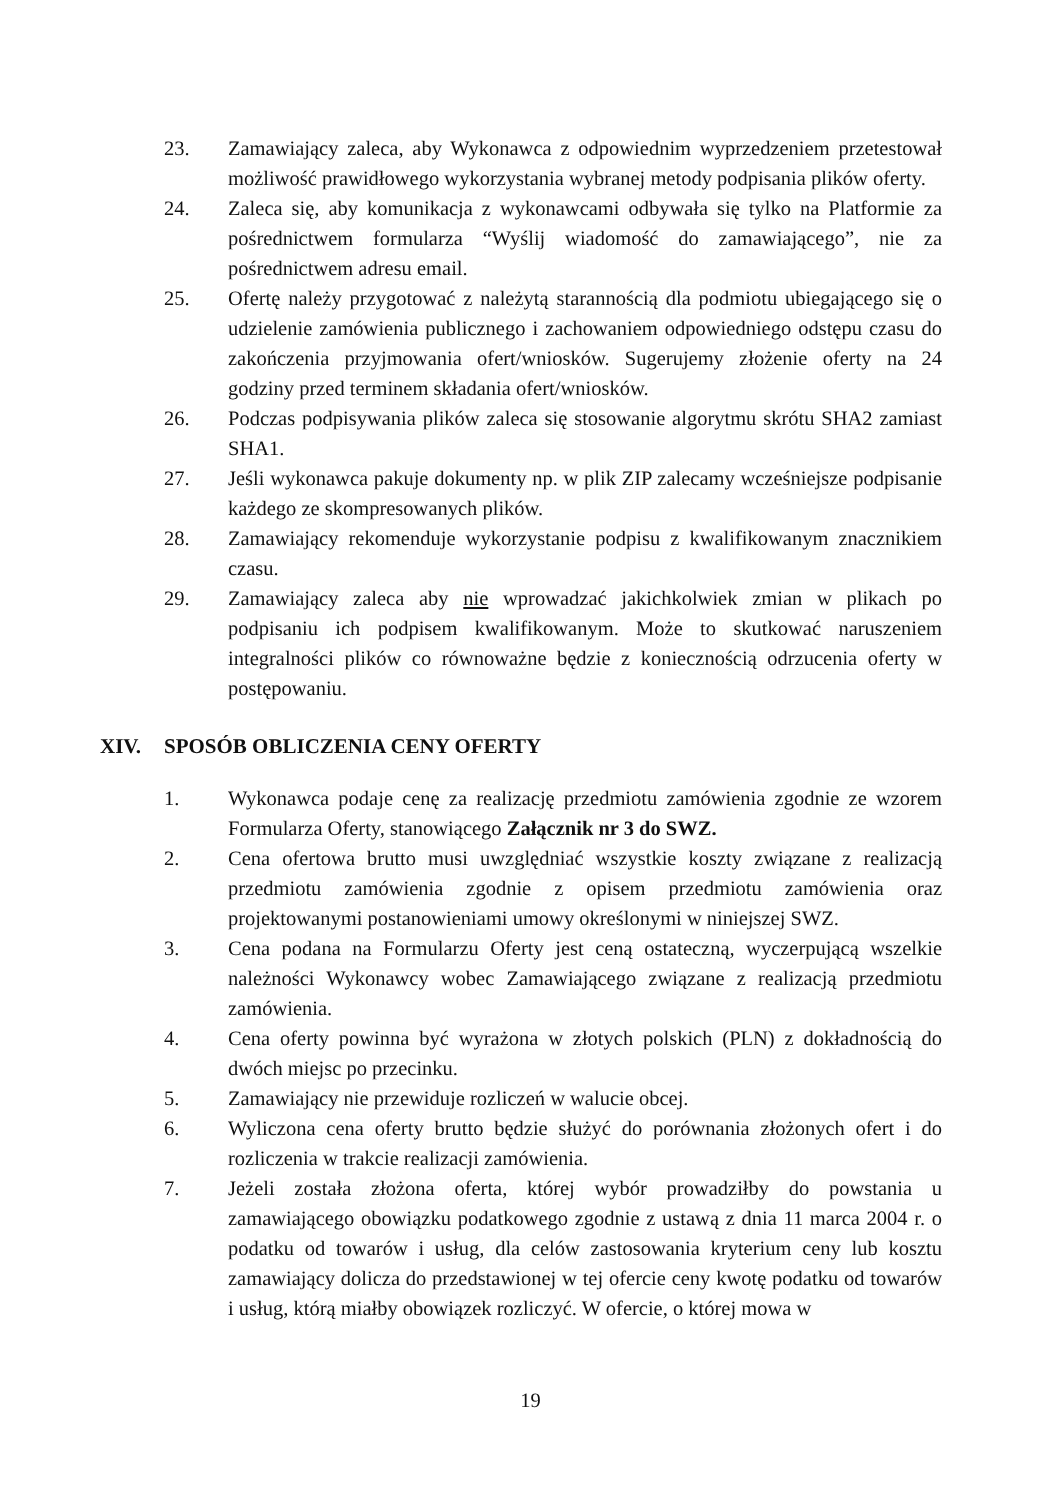23. Zamawiający zaleca, aby Wykonawca z odpowiednim wyprzedzeniem przetestował możliwość prawidłowego wykorzystania wybranej metody podpisania plików oferty.
24. Zaleca się, aby komunikacja z wykonawcami odbywała się tylko na Platformie za pośrednictwem formularza “Wyślij wiadomość do zamawiającego”, nie za pośrednictwem adresu email.
25. Ofertę należy przygotować z należytą starannością dla podmiotu ubiegającego się o udzielenie zamówienia publicznego i zachowaniem odpowiedniego odstępu czasu do zakończenia przyjmowania ofert/wniosków. Sugerujemy złożenie oferty na 24 godziny przed terminem składania ofert/wniosków.
26. Podczas podpisywania plików zaleca się stosowanie algorytmu skrótu SHA2 zamiast SHA1.
27. Jeśli wykonawca pakuje dokumenty np. w plik ZIP zalecamy wcześniejsze podpisanie każdego ze skompresowanych plików.
28. Zamawiający rekomenduje wykorzystanie podpisu z kwalifikowanym znacznikiem czasu.
29. Zamawiający zaleca aby nie wprowadzać jakichkolwiek zmian w plikach po podpisaniu ich podpisem kwalifikowanym. Może to skutkować naruszeniem integralności plików co równoważne będzie z koniecznością odrzucenia oferty w postępowaniu.
XIV. SPOSÓB OBLICZENIA CENY OFERTY
1. Wykonawca podaje cenę za realizację przedmiotu zamówienia zgodnie ze wzorem Formularza Oferty, stanowiącego Załącznik nr 3 do SWZ.
2. Cena ofertowa brutto musi uwzględniać wszystkie koszty związane z realizacją przedmiotu zamówienia zgodnie z opisem przedmiotu zamówienia oraz projektowanymi postanowieniami umowy określonymi w niniejszej SWZ.
3. Cena podana na Formularzu Oferty jest ceną ostateczną, wyczerpującą wszelkie należności Wykonawcy wobec Zamawiającego związane z realizacją przedmiotu zamówienia.
4. Cena oferty powinna być wyrażona w złotych polskich (PLN) z dokładnością do dwóch miejsc po przecinku.
5. Zamawiający nie przewiduje rozliczeń w walucie obcej.
6. Wyliczona cena oferty brutto będzie służyć do porównania złożonych ofert i do rozliczenia w trakcie realizacji zamówienia.
7. Jeżeli została złożona oferta, której wybór prowadziłby do powstania u zamawiającego obowiązku podatkowego zgodnie z ustawą z dnia 11 marca 2004 r. o podatku od towarów i usług, dla celów zastosowania kryterium ceny lub kosztu zamawiający dolicza do przedstawionej w tej ofercie ceny kwotę podatku od towarów i usług, którą miałby obowiązek rozliczyć. W ofercie, o której mowa w
19